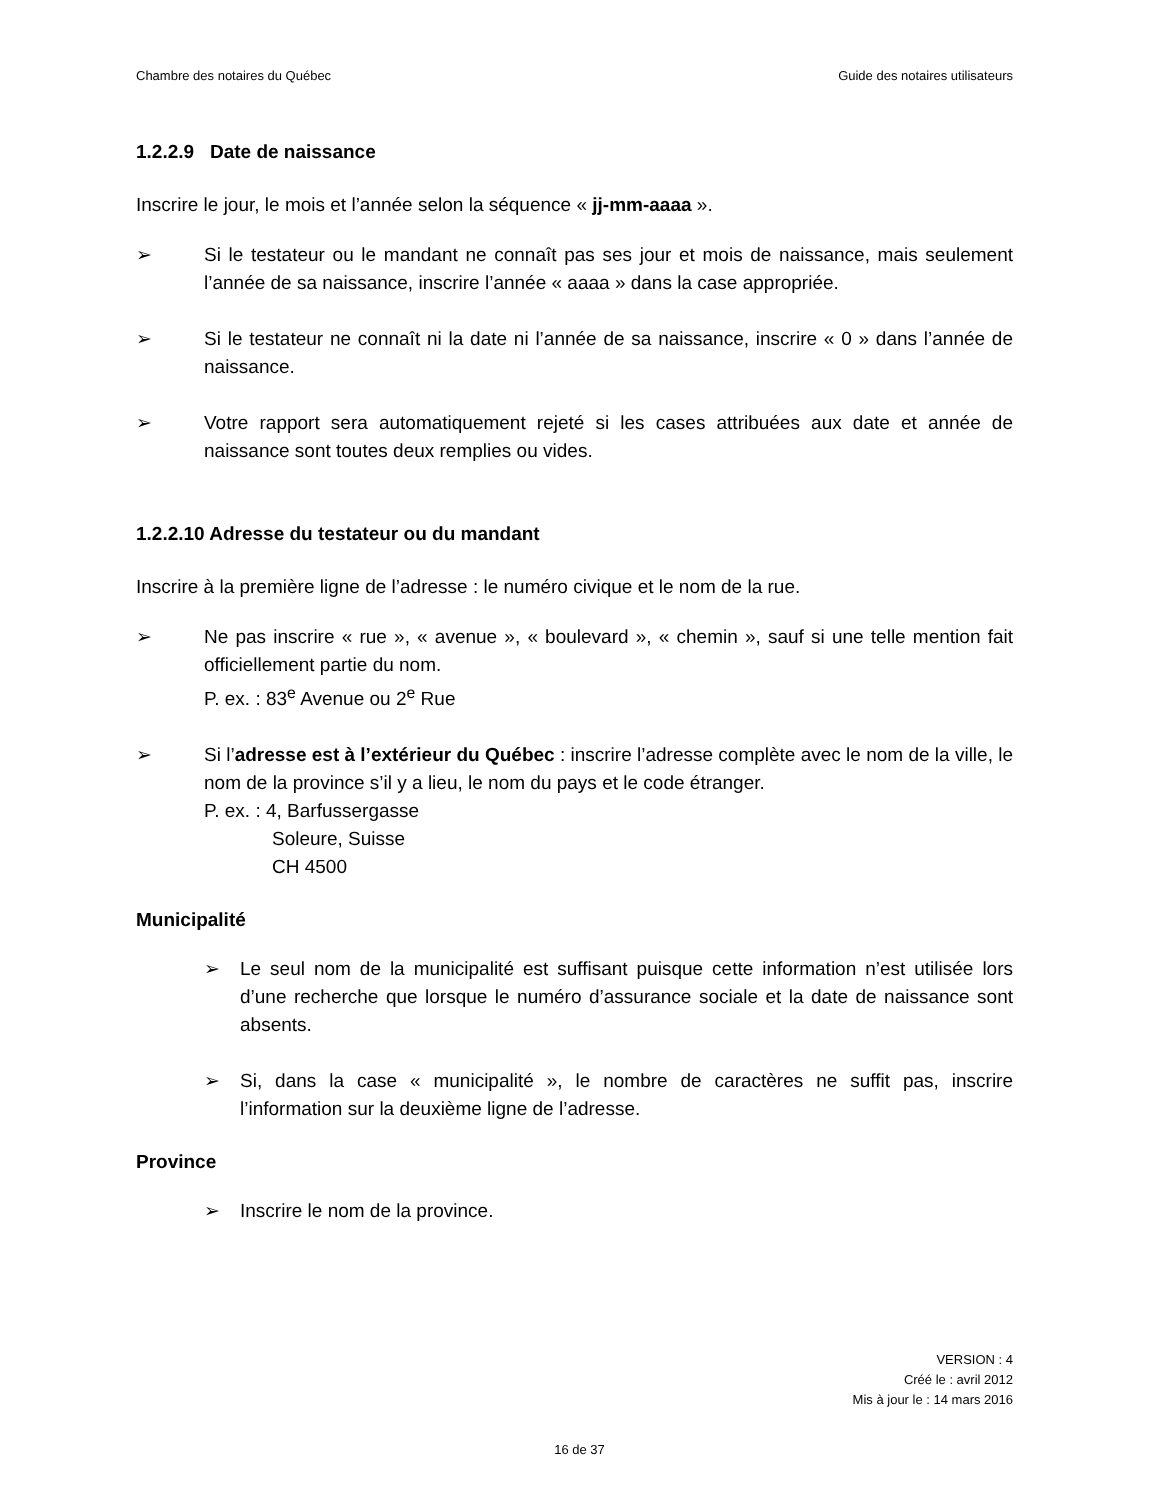Chambre des notaires du Québec Guide des notaires utilisateurs
1.2.2.9 Date de naissance
Inscrire le jour, le mois et l’année selon la séquence « jj-mm-aaaa ».
➢ Si le testateur ou le mandant ne connaît pas ses jour et mois de naissance, mais seulement l’année de sa naissance, inscrire l’année « aaaa » dans la case appropriée.
➢ Si le testateur ne connaît ni la date ni l’année de sa naissance, inscrire « 0 » dans l’année de naissance.
➢ Votre rapport sera automatiquement rejeté si les cases attribuées aux date et année de naissance sont toutes deux remplies ou vides.
1.2.2.10 Adresse du testateur ou du mandant
Inscrire à la première ligne de l’adresse : le numéro civique et le nom de la rue.
➢ Ne pas inscrire « rue », « avenue », « boulevard », « chemin », sauf si une telle mention fait officiellement partie du nom.
P. ex. : 83<sup>e</sup> Avenue ou 2<sup>e</sup> Rue
➢ Si l’adresse est à l’extérieur du Québec : inscrire l’adresse complète avec le nom de la ville, le nom de la province s’il y a lieu, le nom du pays et le code étranger.
P. ex. : 4, Barfussergasse
Soleure, Suisse
CH 4500
Municipalité
➢ Le seul nom de la municipalité est suffisant puisque cette information n’est utilisée lors d’une recherche que lorsque le numéro d’assurance sociale et la date de naissance sont absents.
➢ Si, dans la case « municipalité », le nombre de caractères ne suffit pas, inscrire l’information sur la deuxième ligne de l’adresse.
Province
➢ Inscrire le nom de la province.
VERSION : 4
Créé le : avril 2012
Mis à jour le : 14 mars 2016
16 de 37